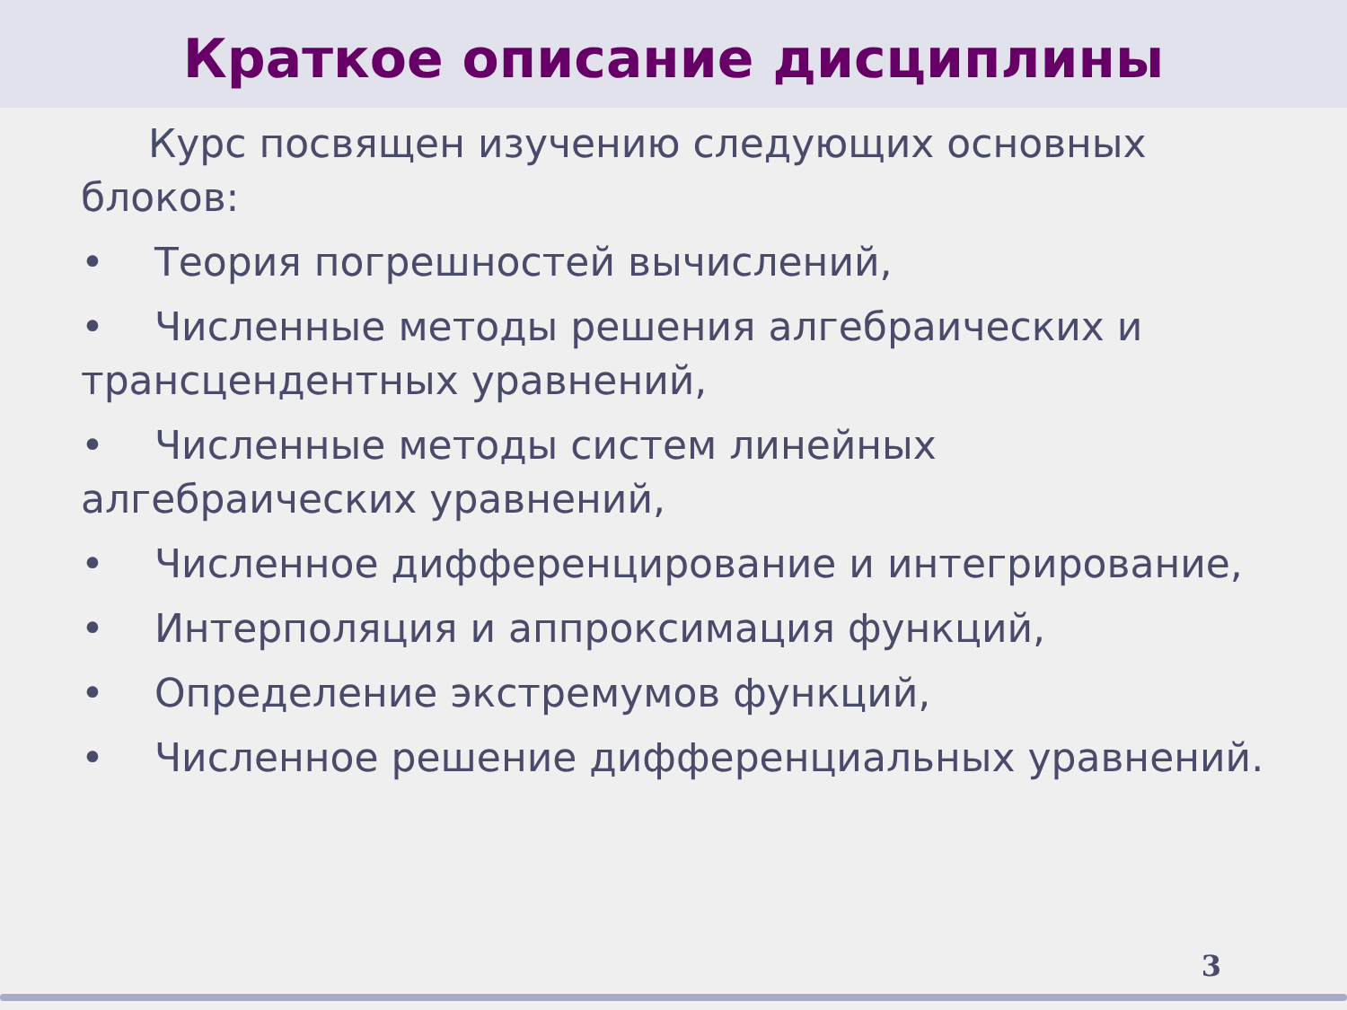Краткое описание дисциплины
Курс посвящен изучению следующих основных блоков:
• Теория погрешностей вычислений,
• Численные методы решения алгебраических и трансцендентных уравнений,
• Численные методы систем линейных алгебраических уравнений,
• Численное дифференцирование и интегрирование,
• Интерполяция и аппроксимация функций,
• Определение экстремумов функций,
• Численное решение дифференциальных уравнений.
3